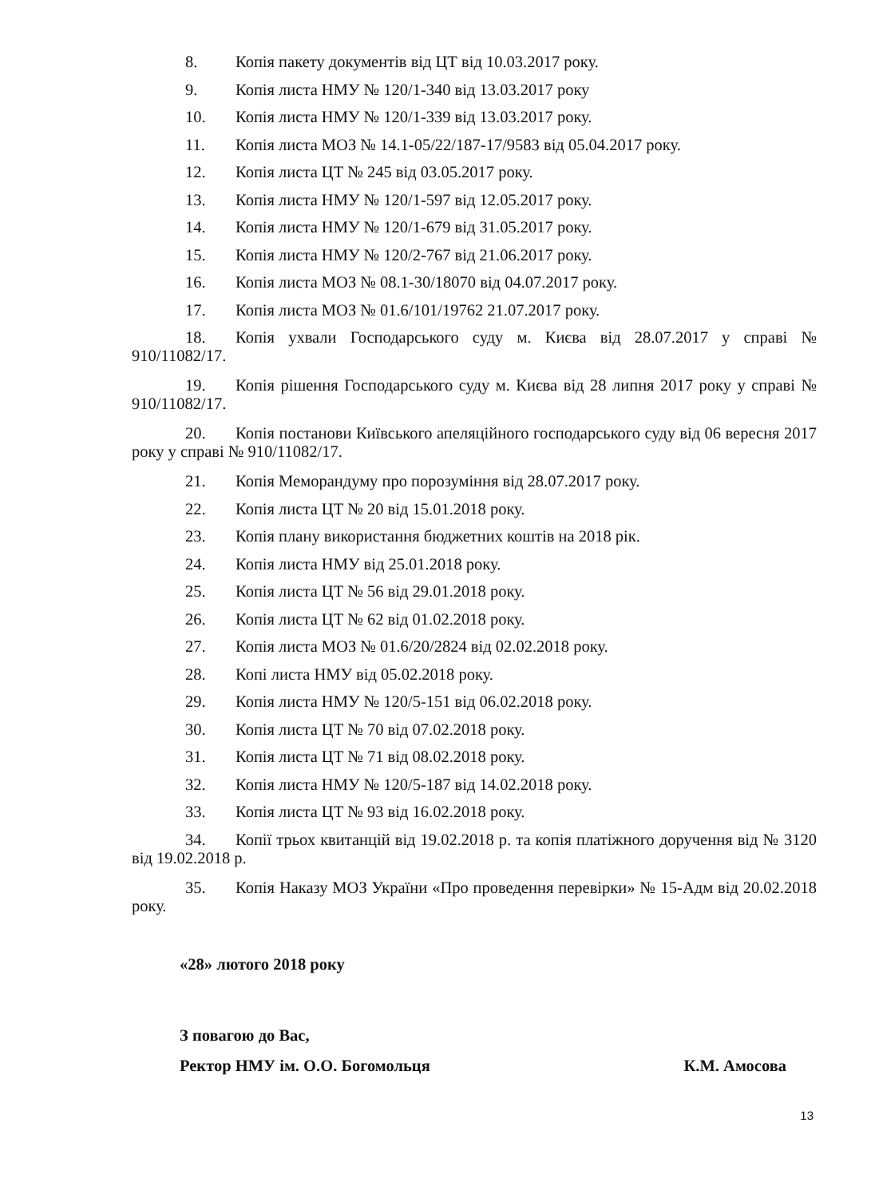8. Копія пакету документів від ЦТ від 10.03.2017 року.
9. Копія листа НМУ № 120/1-340 від 13.03.2017 року
10. Копія листа НМУ № 120/1-339 від 13.03.2017 року.
11. Копія листа МОЗ № 14.1-05/22/187-17/9583 від 05.04.2017 року.
12. Копія листа ЦТ № 245 від 03.05.2017 року.
13. Копія листа НМУ № 120/1-597 від 12.05.2017 року.
14. Копія листа НМУ № 120/1-679 від 31.05.2017 року.
15. Копія листа НМУ № 120/2-767 від 21.06.2017 року.
16. Копія листа МОЗ № 08.1-30/18070 від 04.07.2017 року.
17. Копія листа МОЗ № 01.6/101/19762 21.07.2017 року.
18. Копія ухвали Господарського суду м. Києва від 28.07.2017 у справі № 910/11082/17.
19. Копія рішення Господарського суду м. Києва від 28 липня 2017 року у справі № 910/11082/17.
20. Копія постанови Київського апеляційного господарського суду від 06 вересня 2017 року у справі № 910/11082/17.
21. Копія Меморандуму про порозуміння від 28.07.2017 року.
22. Копія листа ЦТ № 20 від 15.01.2018 року.
23. Копія плану використання бюджетних коштів на 2018 рік.
24. Копія листа НМУ від 25.01.2018 року.
25. Копія листа ЦТ № 56 від 29.01.2018 року.
26. Копія листа ЦТ № 62 від 01.02.2018 року.
27. Копія листа МОЗ № 01.6/20/2824 від 02.02.2018 року.
28. Копі листа НМУ від 05.02.2018 року.
29. Копія листа НМУ № 120/5-151 від 06.02.2018 року.
30. Копія листа ЦТ № 70 від 07.02.2018 року.
31. Копія листа ЦТ № 71 від 08.02.2018 року.
32. Копія листа НМУ № 120/5-187 від 14.02.2018 року.
33. Копія листа ЦТ № 93 від 16.02.2018 року.
34. Копії трьох квитанцій від 19.02.2018 р. та копія платіжного доручення від № 3120 від 19.02.2018 р.
35. Копія Наказу МОЗ України «Про проведення перевірки» № 15-Адм від 20.02.2018 року.
«28» лютого 2018 року
З повагою до Вас,
Ректор НМУ ім. О.О. Богомольця К.М. Амосова
13